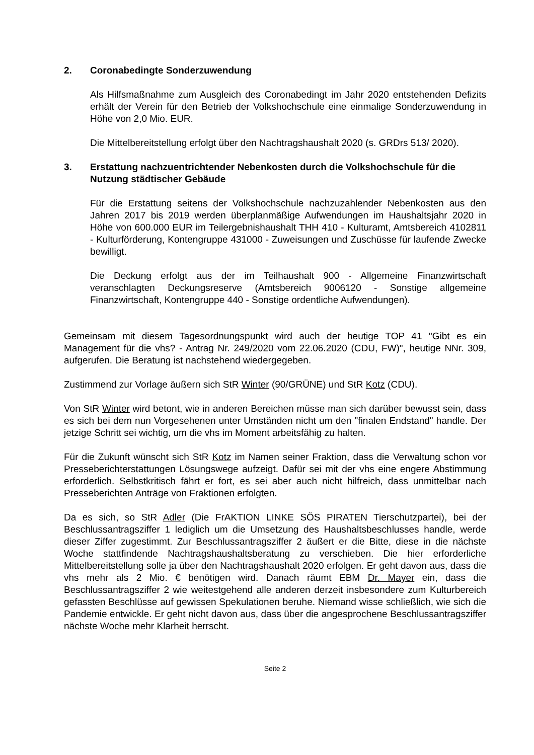2. Coronabedingte Sonderzuwendung
Als Hilfsmaßnahme zum Ausgleich des Coronabedingt im Jahr 2020 entstehenden Defizits erhält der Verein für den Betrieb der Volkshochschule eine einmalige Sonderzuwendung in Höhe von 2,0 Mio. EUR.
Die Mittelbereitstellung erfolgt über den Nachtragshaushalt 2020 (s. GRDrs 513/ 2020).
3. Erstattung nachzuentrichtender Nebenkosten durch die Volkshochschule für die Nutzung städtischer Gebäude
Für die Erstattung seitens der Volkshochschule nachzuzahlender Nebenkosten aus den Jahren 2017 bis 2019 werden überplanmäßige Aufwendungen im Haushaltsjahr 2020 in Höhe von 600.000 EUR im Teilergebnishaushalt THH 410 - Kulturamt, Amtsbereich 4102811 - Kulturförderung, Kontengruppe 431000 - Zuweisungen und Zuschüsse für laufende Zwecke bewilligt.
Die Deckung erfolgt aus der im Teilhaushalt 900 - Allgemeine Finanzwirtschaft veranschlagten Deckungsreserve (Amtsbereich 9006120 - Sonstige allgemeine Finanzwirtschaft, Kontengruppe 440 - Sonstige ordentliche Aufwendungen).
Gemeinsam mit diesem Tagesordnungspunkt wird auch der heutige TOP 41 "Gibt es ein Management für die vhs? - Antrag Nr. 249/2020 vom 22.06.2020 (CDU, FW)", heutige NNr. 309, aufgerufen. Die Beratung ist nachstehend wiedergegeben.
Zustimmend zur Vorlage äußern sich StR Winter (90/GRÜNE) und StR Kotz (CDU).
Von StR Winter wird betont, wie in anderen Bereichen müsse man sich darüber bewusst sein, dass es sich bei dem nun Vorgesehenen unter Umständen nicht um den "finalen Endstand" handle. Der jetzige Schritt sei wichtig, um die vhs im Moment arbeitsfähig zu halten.
Für die Zukunft wünscht sich StR Kotz im Namen seiner Fraktion, dass die Verwaltung schon vor Presseberichterstattungen Lösungswege aufzeigt. Dafür sei mit der vhs eine engere Abstimmung erforderlich. Selbstkritisch fährt er fort, es sei aber auch nicht hilfreich, dass unmittelbar nach Presseberichten Anträge von Fraktionen erfolgten.
Da es sich, so StR Adler (Die FrAKTION LINKE SÖS PIRATEN Tierschutzpartei), bei der Beschlussantragsziffer 1 lediglich um die Umsetzung des Haushaltsbeschlusses handle, werde dieser Ziffer zugestimmt. Zur Beschlussantragsziffer 2 äußert er die Bitte, diese in die nächste Woche stattfindende Nachtragshaushaltsberatung zu verschieben. Die hier erforderliche Mittelbereitstellung solle ja über den Nachtragshaushalt 2020 erfolgen. Er geht davon aus, dass die vhs mehr als 2 Mio. € benötigen wird. Danach räumt EBM Dr. Mayer ein, dass die Beschlussantragsziffer 2 wie weitestgehend alle anderen derzeit insbesondere zum Kulturbereich gefassten Beschlüsse auf gewissen Spekulationen beruhe. Niemand wisse schließlich, wie sich die Pandemie entwickle. Er geht nicht davon aus, dass über die angesprochene Beschlussantragsziffer nächste Woche mehr Klarheit herrscht.
Seite 2